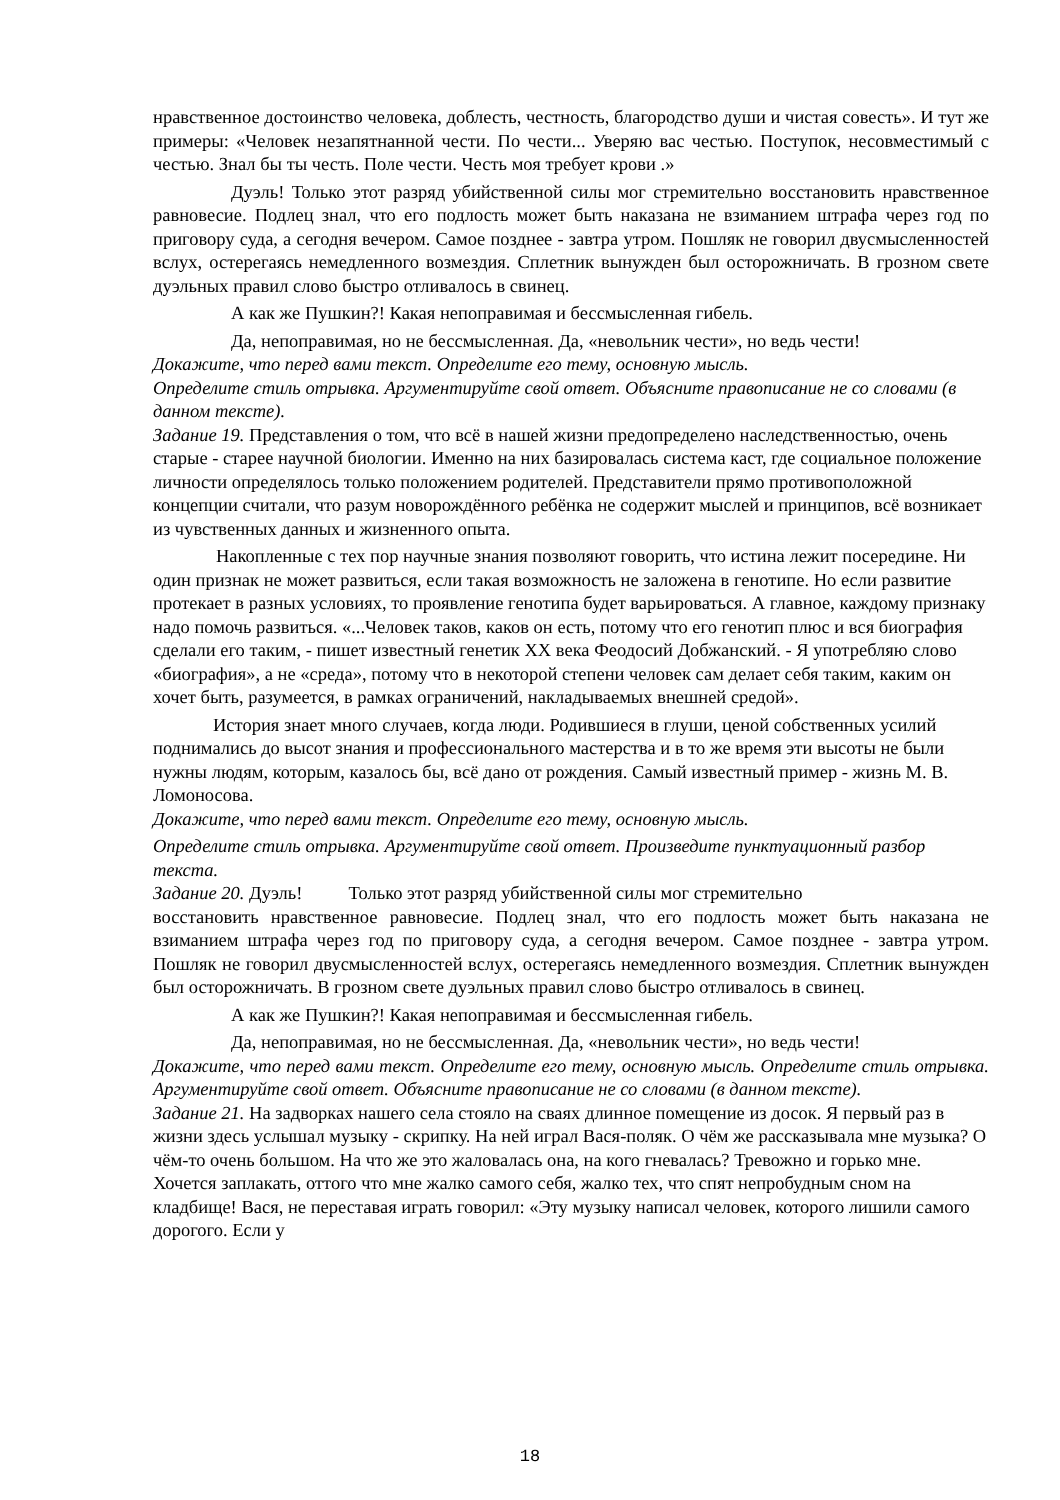нравственное достоинство человека, доблесть, честность, благородство души и чистая совесть». И тут же примеры: «Человек незапятнанной чести. По чести... Уверяю вас честью. Поступок, несовместимый с честью. Знал бы ты честь. Поле чести. Честь моя требует крови .»
Дуэль! Только этот разряд убийственной силы мог стремительно восстановить нравственное равновесие. Подлец знал, что его подлость может быть наказана не взиманием штрафа через год по приговору суда, а сегодня вечером. Самое позднее - завтра утром. Пошляк не говорил двусмысленностей вслух, остерегаясь немедленного возмездия. Сплетник вынужден был осторожничать. В грозном свете дуэльных правил слово быстро отливалось в свинец.
А как же Пушкин?! Какая непоправимая и бессмысленная гибель.
Да, непоправимая, но не бессмысленная. Да, «невольник чести», но ведь чести!
Докажите, что перед вами текст. Определите его тему, основную мысль.
Определите стиль отрывка. Аргументируйте свой ответ. Объясните правописание не со словами (в данном тексте).
Задание 19. Представления о том, что всё в нашей жизни предопределено наследственностью, очень старые - старее научной биологии. Именно на них базировалась система каст, где социальное положение личности определялось только положением родителей. Представители прямо противоположной концепции считали, что разум новорождённого ребёнка не содержит мыслей и принципов, всё возникает из чувственных данных и жизненного опыта.
Накопленные с тех пор научные знания позволяют говорить, что истина лежит посередине. Ни один признак не может развиться, если такая возможность не заложена в генотипе. Но если развитие протекает в разных условиях, то проявление генотипа будет варьироваться. А главное, каждому признаку надо помочь развиться. «...Человек таков, каков он есть, потому что его генотип плюс и вся биография сделали его таким, - пишет известный генетик XX века Феодосий Добжанский. - Я употребляю слово «биография», а не «среда», потому что в некоторой степени человек сам делает себя таким, каким он хочет быть, разумеется, в рамках ограничений, накладываемых внешней средой».
История знает много случаев, когда люди. Родившиеся в глуши, ценой собственных усилий поднимались до высот знания и профессионального мастерства и в то же время эти высоты не были нужны людям, которым, казалось бы, всё дано от рождения. Самый известный пример - жизнь М. В. Ломоносова.
Докажите, что перед вами текст. Определите его тему, основную мысль.
Определите стиль отрывка. Аргументируйте свой ответ. Произведите пунктуационный разбор текста.
Задание 20. Дуэль! Только этот разряд убийственной силы мог стремительно
восстановить нравственное равновесие. Подлец знал, что его подлость может быть наказана не взиманием штрафа через год по приговору суда, а сегодня вечером. Самое позднее - завтра утром. Пошляк не говорил двусмысленностей вслух, остерегаясь немедленного возмездия. Сплетник вынужден был осторожничать. В грозном свете дуэльных правил слово быстро отливалось в свинец.
А как же Пушкин?! Какая непоправимая и бессмысленная гибель.
Да, непоправимая, но не бессмысленная. Да, «невольник чести», но ведь чести!
Докажите, что перед вами текст. Определите его тему, основную мысль. Определите стиль отрывка. Аргументируйте свой ответ. Объясните правописание не со словами (в данном тексте).
Задание 21. На задворках нашего села стояло на сваях длинное помещение из досок. Я первый раз в жизни здесь услышал музыку - скрипку. На ней играл Вася-поляк. О чём же рассказывала мне музыка? О чём-то очень большом. На что же это жаловалась она, на кого гневалась? Тревожно и горько мне. Хочется заплакать, оттого что мне жалко самого себя, жалко тех, что спят непробудным сном на кладбище! Вася, не переставая играть говорил: «Эту музыку написал человек, которого лишили самого дорогого. Если у
18